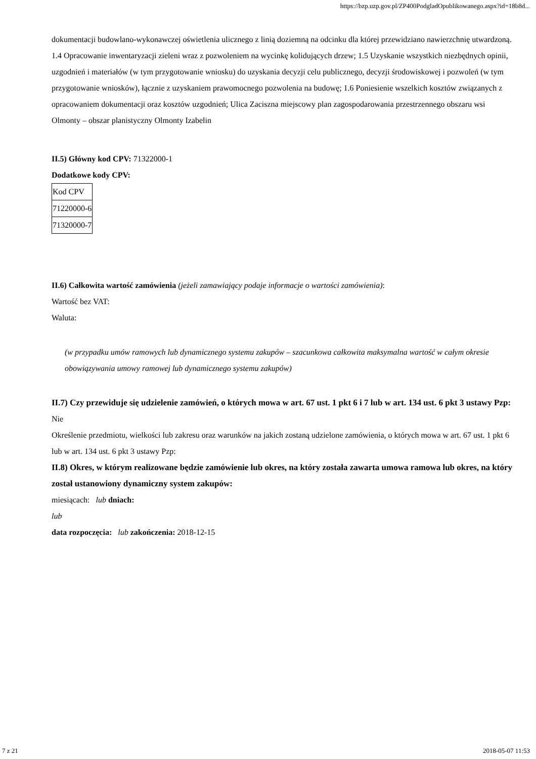https://bzp.uzp.gov.pl/ZP400PodgladOpublikowanego.aspx?id=18b8d...
dokumentacji budowlano-wykonawczej oświetlenia ulicznego z linią doziemną na odcinku dla której przewidziano nawierzchnię utwardzoną. 1.4 Opracowanie inwentaryzacji zieleni wraz z pozwoleniem na wycinkę kolidujących drzew; 1.5 Uzyskanie wszystkich niezbędnych opinii, uzgodnień i materiałów (w tym przygotowanie wniosku) do uzyskania decyzji celu publicznego, decyzji środowiskowej i pozwoleń (w tym przygotowanie wniosków), łącznie z uzyskaniem prawomocnego pozwolenia na budowę; 1.6 Poniesienie wszelkich kosztów związanych z opracowaniem dokumentacji oraz kosztów uzgodnień; Ulica Zaciszna miejscowy plan zagospodarowania przestrzennego obszaru wsi Olmonty – obszar planistyczny Olmonty Izabelin
II.5) Główny kod CPV: 71322000-1
Dodatkowe kody CPV:
| Kod CPV |
| 71220000-6 |
| 71320000-7 |
II.6) Całkowita wartość zamówienia (jeżeli zamawiający podaje informacje o wartości zamówienia):
Wartość bez VAT:
Waluta:
(w przypadku umów ramowych lub dynamicznego systemu zakupów – szacunkowa całkowita maksymalna wartość w całym okresie obowiązywania umowy ramowej lub dynamicznego systemu zakupów)
II.7) Czy przewiduje się udzielenie zamówień, o których mowa w art. 67 ust. 1 pkt 6 i 7 lub w art. 134 ust. 6 pkt 3 ustawy Pzp: Nie
Określenie przedmiotu, wielkości lub zakresu oraz warunków na jakich zostaną udzielone zamówienia, o których mowa w art. 67 ust. 1 pkt 6 lub w art. 134 ust. 6 pkt 3 ustawy Pzp:
II.8) Okres, w którym realizowane będzie zamówienie lub okres, na który została zawarta umowa ramowa lub okres, na który został ustanowiony dynamiczny system zakupów:
miesiącach: lub dniach:
lub
data rozpoczęcia: lub zakończenia: 2018-12-15
7 z 21 2018-05-07 11:53